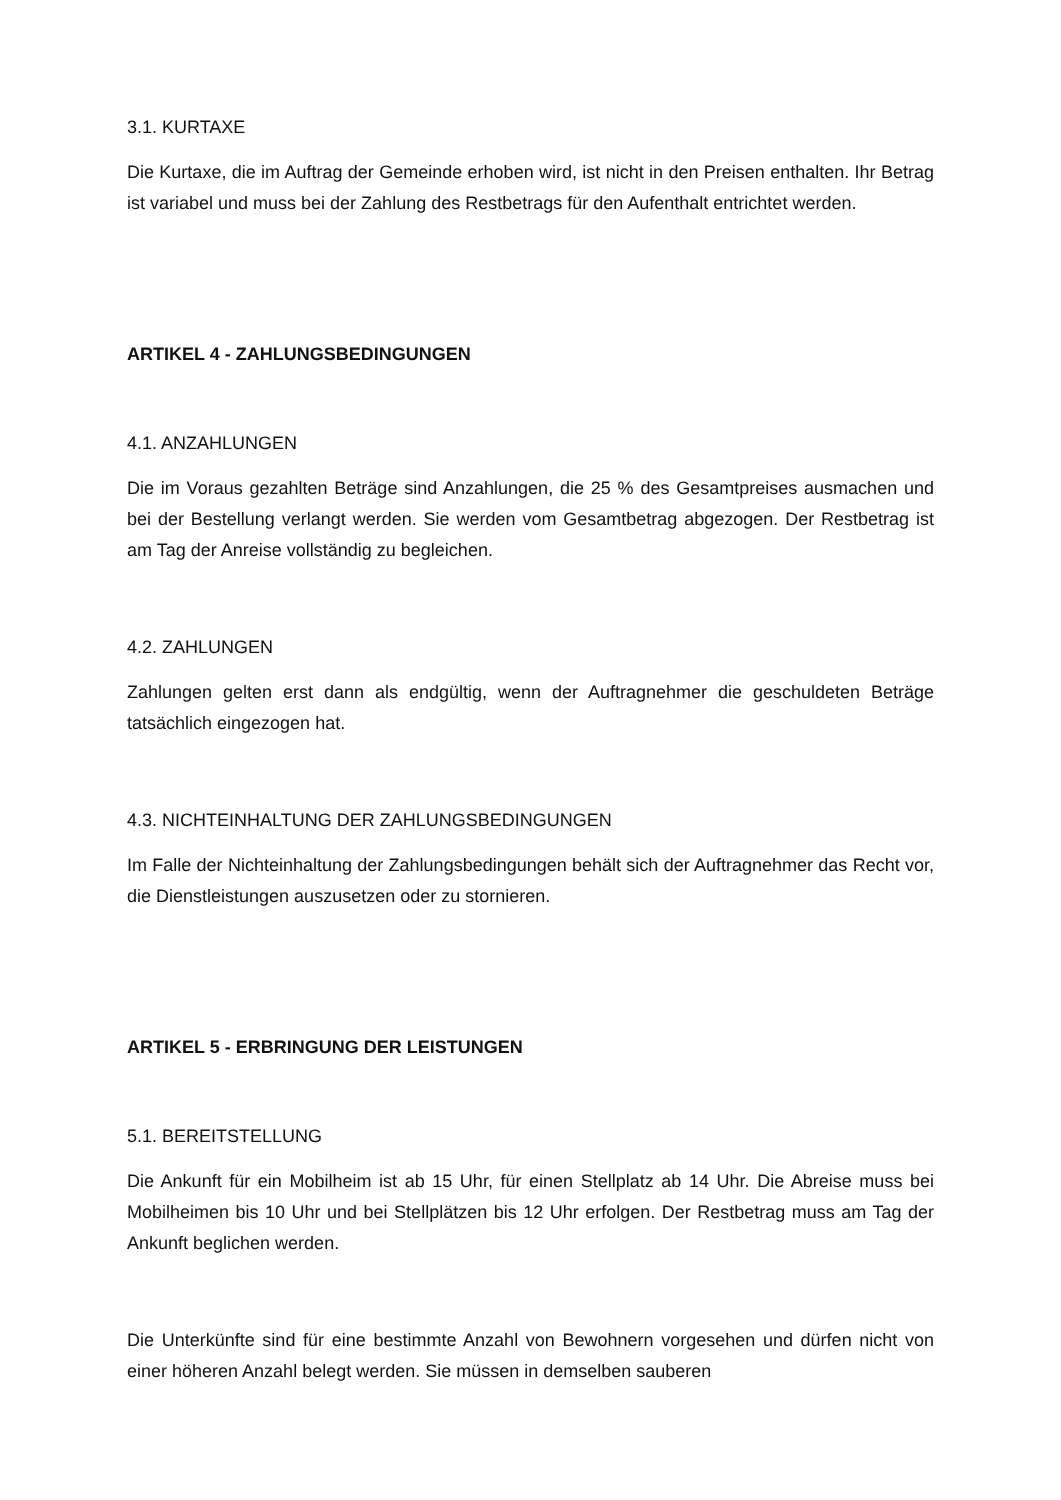3.1. KURTAXE
Die Kurtaxe, die im Auftrag der Gemeinde erhoben wird, ist nicht in den Preisen enthalten. Ihr Betrag ist variabel und muss bei der Zahlung des Restbetrags für den Aufenthalt entrichtet werden.
ARTIKEL 4 - ZAHLUNGSBEDINGUNGEN
4.1. ANZAHLUNGEN
Die im Voraus gezahlten Beträge sind Anzahlungen, die 25 % des Gesamtpreises ausmachen und bei der Bestellung verlangt werden. Sie werden vom Gesamtbetrag abgezogen. Der Restbetrag ist am Tag der Anreise vollständig zu begleichen.
4.2. ZAHLUNGEN
Zahlungen gelten erst dann als endgültig, wenn der Auftragnehmer die geschuldeten Beträge tatsächlich eingezogen hat.
4.3. NICHTEINHALTUNG DER ZAHLUNGSBEDINGUNGEN
Im Falle der Nichteinhaltung der Zahlungsbedingungen behält sich der Auftragnehmer das Recht vor, die Dienstleistungen auszusetzen oder zu stornieren.
ARTIKEL 5 - ERBRINGUNG DER LEISTUNGEN
5.1. BEREITSTELLUNG
Die Ankunft für ein Mobilheim ist ab 15 Uhr, für einen Stellplatz ab 14 Uhr. Die Abreise muss bei Mobilheimen bis 10 Uhr und bei Stellplätzen bis 12 Uhr erfolgen. Der Restbetrag muss am Tag der Ankunft beglichen werden.
Die Unterkünfte sind für eine bestimmte Anzahl von Bewohnern vorgesehen und dürfen nicht von einer höheren Anzahl belegt werden. Sie müssen in demselben sauberen